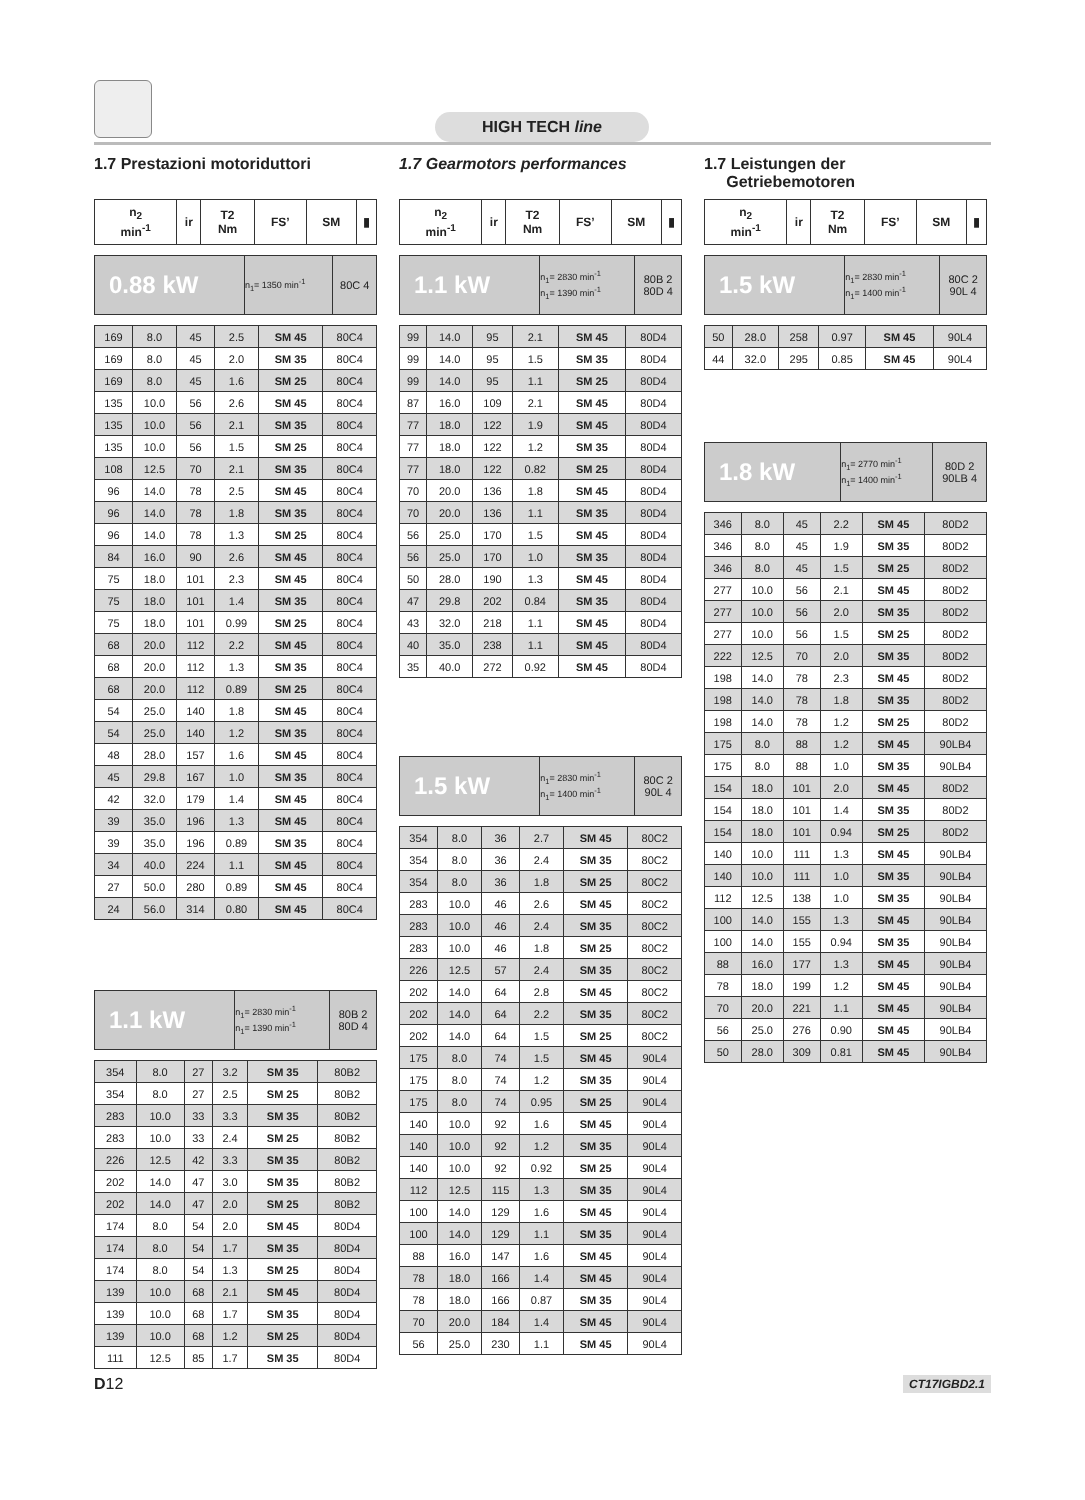HIGH TECH line
1.7 Prestazioni motoriduttori
| n<sub>2</sub> min<sup>-1</sup> | ir | T2 Nm | FS’ | SM | ▮ |
| --- | --- | --- | --- | --- | --- |
| 0.88 kW | n<sub>1</sub>= 1350 min<sup>-1</sup> | 80C 4 |
| 169 | 8.0 | 45 | 2.5 | SM 45 | 80C4 |
| 169 | 8.0 | 45 | 2.0 | SM 35 | 80C4 |
| 169 | 8.0 | 45 | 1.6 | SM 25 | 80C4 |
| 135 | 10.0 | 56 | 2.6 | SM 45 | 80C4 |
| 135 | 10.0 | 56 | 2.1 | SM 35 | 80C4 |
| 135 | 10.0 | 56 | 1.5 | SM 25 | 80C4 |
| 108 | 12.5 | 70 | 2.1 | SM 35 | 80C4 |
| 96 | 14.0 | 78 | 2.5 | SM 45 | 80C4 |
| 96 | 14.0 | 78 | 1.8 | SM 35 | 80C4 |
| 96 | 14.0 | 78 | 1.3 | SM 25 | 80C4 |
| 84 | 16.0 | 90 | 2.6 | SM 45 | 80C4 |
| 75 | 18.0 | 101 | 2.3 | SM 45 | 80C4 |
| 75 | 18.0 | 101 | 1.4 | SM 35 | 80C4 |
| 75 | 18.0 | 101 | 0.99 | SM 25 | 80C4 |
| 68 | 20.0 | 112 | 2.2 | SM 45 | 80C4 |
| 68 | 20.0 | 112 | 1.3 | SM 35 | 80C4 |
| 68 | 20.0 | 112 | 0.89 | SM 25 | 80C4 |
| 54 | 25.0 | 140 | 1.8 | SM 45 | 80C4 |
| 54 | 25.0 | 140 | 1.2 | SM 35 | 80C4 |
| 48 | 28.0 | 157 | 1.6 | SM 45 | 80C4 |
| 45 | 29.8 | 167 | 1.0 | SM 35 | 80C4 |
| 42 | 32.0 | 179 | 1.4 | SM 45 | 80C4 |
| 39 | 35.0 | 196 | 1.3 | SM 45 | 80C4 |
| 39 | 35.0 | 196 | 0.89 | SM 35 | 80C4 |
| 34 | 40.0 | 224 | 1.1 | SM 45 | 80C4 |
| 27 | 50.0 | 280 | 0.89 | SM 45 | 80C4 |
| 24 | 56.0 | 314 | 0.80 | SM 45 | 80C4 |
| 1.1 kW | n<sub>1</sub>= 2830 min<sup>-1</sup> n<sub>1</sub>= 1390 min<sup>-1</sup> | 80B 2 80D 4 |
| 354 | 8.0 | 27 | 3.2 | SM 35 | 80B2 |
| 354 | 8.0 | 27 | 2.5 | SM 25 | 80B2 |
| 283 | 10.0 | 33 | 3.3 | SM 35 | 80B2 |
| 283 | 10.0 | 33 | 2.4 | SM 25 | 80B2 |
| 226 | 12.5 | 42 | 3.3 | SM 35 | 80B2 |
| 202 | 14.0 | 47 | 3.0 | SM 35 | 80B2 |
| 202 | 14.0 | 47 | 2.0 | SM 25 | 80B2 |
| 174 | 8.0 | 54 | 2.0 | SM 45 | 80D4 |
| 174 | 8.0 | 54 | 1.7 | SM 35 | 80D4 |
| 174 | 8.0 | 54 | 1.3 | SM 25 | 80D4 |
| 139 | 10.0 | 68 | 2.1 | SM 45 | 80D4 |
| 139 | 10.0 | 68 | 1.7 | SM 35 | 80D4 |
| 139 | 10.0 | 68 | 1.2 | SM 25 | 80D4 |
| 111 | 12.5 | 85 | 1.7 | SM 35 | 80D4 |
1.7 Gearmotors performances
| n<sub>2</sub> min<sup>-1</sup> | ir | T2 Nm | FS’ | SM | ▮ |
| --- | --- | --- | --- | --- | --- |
| 1.1 kW | n<sub>1</sub>= 2830 min<sup>-1</sup> n<sub>1</sub>= 1390 min<sup>-1</sup> | 80B 2 80D 4 |
| 99 | 14.0 | 95 | 2.1 | SM 45 | 80D4 |
| 99 | 14.0 | 95 | 1.5 | SM 35 | 80D4 |
| 99 | 14.0 | 95 | 1.1 | SM 25 | 80D4 |
| 87 | 16.0 | 109 | 2.1 | SM 45 | 80D4 |
| 77 | 18.0 | 122 | 1.9 | SM 45 | 80D4 |
| 77 | 18.0 | 122 | 1.2 | SM 35 | 80D4 |
| 77 | 18.0 | 122 | 0.82 | SM 25 | 80D4 |
| 70 | 20.0 | 136 | 1.8 | SM 45 | 80D4 |
| 70 | 20.0 | 136 | 1.1 | SM 35 | 80D4 |
| 56 | 25.0 | 170 | 1.5 | SM 45 | 80D4 |
| 56 | 25.0 | 170 | 1.0 | SM 35 | 80D4 |
| 50 | 28.0 | 190 | 1.3 | SM 45 | 80D4 |
| 47 | 29.8 | 202 | 0.84 | SM 35 | 80D4 |
| 43 | 32.0 | 218 | 1.1 | SM 45 | 80D4 |
| 40 | 35.0 | 238 | 1.1 | SM 45 | 80D4 |
| 35 | 40.0 | 272 | 0.92 | SM 45 | 80D4 |
| 1.5 kW | n<sub>1</sub>= 2830 min<sup>-1</sup> n<sub>1</sub>= 1400 min<sup>-1</sup> | 80C 2 90L 4 |
| 354 | 8.0 | 36 | 2.7 | SM 45 | 80C2 |
| 354 | 8.0 | 36 | 2.4 | SM 35 | 80C2 |
| 354 | 8.0 | 36 | 1.8 | SM 25 | 80C2 |
| 283 | 10.0 | 46 | 2.6 | SM 45 | 80C2 |
| 283 | 10.0 | 46 | 2.4 | SM 35 | 80C2 |
| 283 | 10.0 | 46 | 1.8 | SM 25 | 80C2 |
| 226 | 12.5 | 57 | 2.4 | SM 35 | 80C2 |
| 202 | 14.0 | 64 | 2.8 | SM 45 | 80C2 |
| 202 | 14.0 | 64 | 2.2 | SM 35 | 80C2 |
| 202 | 14.0 | 64 | 1.5 | SM 25 | 80C2 |
| 175 | 8.0 | 74 | 1.5 | SM 45 | 90L4 |
| 175 | 8.0 | 74 | 1.2 | SM 35 | 90L4 |
| 175 | 8.0 | 74 | 0.95 | SM 25 | 90L4 |
| 140 | 10.0 | 92 | 1.6 | SM 45 | 90L4 |
| 140 | 10.0 | 92 | 1.2 | SM 35 | 90L4 |
| 140 | 10.0 | 92 | 0.92 | SM 25 | 90L4 |
| 112 | 12.5 | 115 | 1.3 | SM 35 | 90L4 |
| 100 | 14.0 | 129 | 1.6 | SM 45 | 90L4 |
| 100 | 14.0 | 129 | 1.1 | SM 35 | 90L4 |
| 88 | 16.0 | 147 | 1.6 | SM 45 | 90L4 |
| 78 | 18.0 | 166 | 1.4 | SM 45 | 90L4 |
| 78 | 18.0 | 166 | 0.87 | SM 35 | 90L4 |
| 70 | 20.0 | 184 | 1.4 | SM 45 | 90L4 |
| 56 | 25.0 | 230 | 1.1 | SM 45 | 90L4 |
1.7 Leistungen der
Getriebemotoren
| n<sub>2</sub> min<sup>-1</sup> | ir | T2 Nm | FS’ | SM | ▮ |
| --- | --- | --- | --- | --- | --- |
| 1.5 kW | n<sub>1</sub>= 2830 min<sup>-1</sup> n<sub>1</sub>= 1400 min<sup>-1</sup> | 80C 2 90L 4 |
| 50 | 28.0 | 258 | 0.97 | SM 45 | 90L4 |
| 44 | 32.0 | 295 | 0.85 | SM 45 | 90L4 |
| 1.8 kW | n<sub>1</sub>= 2770 min<sup>-1</sup> n<sub>1</sub>= 1400 min<sup>-1</sup> | 80D 2 90LB 4 |
| 346 | 8.0 | 45 | 2.2 | SM 45 | 80D2 |
| 346 | 8.0 | 45 | 1.9 | SM 35 | 80D2 |
| 346 | 8.0 | 45 | 1.5 | SM 25 | 80D2 |
| 277 | 10.0 | 56 | 2.1 | SM 45 | 80D2 |
| 277 | 10.0 | 56 | 2.0 | SM 35 | 80D2 |
| 277 | 10.0 | 56 | 1.5 | SM 25 | 80D2 |
| 222 | 12.5 | 70 | 2.0 | SM 35 | 80D2 |
| 198 | 14.0 | 78 | 2.3 | SM 45 | 80D2 |
| 198 | 14.0 | 78 | 1.8 | SM 35 | 80D2 |
| 198 | 14.0 | 78 | 1.2 | SM 25 | 80D2 |
| 175 | 8.0 | 88 | 1.2 | SM 45 | 90LB4 |
| 175 | 8.0 | 88 | 1.0 | SM 35 | 90LB4 |
| 154 | 18.0 | 101 | 2.0 | SM 45 | 80D2 |
| 154 | 18.0 | 101 | 1.4 | SM 35 | 80D2 |
| 154 | 18.0 | 101 | 0.94 | SM 25 | 80D2 |
| 140 | 10.0 | 111 | 1.3 | SM 45 | 90LB4 |
| 140 | 10.0 | 111 | 1.0 | SM 35 | 90LB4 |
| 112 | 12.5 | 138 | 1.0 | SM 35 | 90LB4 |
| 100 | 14.0 | 155 | 1.3 | SM 45 | 90LB4 |
| 100 | 14.0 | 155 | 0.94 | SM 35 | 90LB4 |
| 88 | 16.0 | 177 | 1.3 | SM 45 | 90LB4 |
| 78 | 18.0 | 199 | 1.2 | SM 45 | 90LB4 |
| 70 | 20.0 | 221 | 1.1 | SM 45 | 90LB4 |
| 56 | 25.0 | 276 | 0.90 | SM 45 | 90LB4 |
| 50 | 28.0 | 309 | 0.81 | SM 45 | 90LB4 |
D12 CT17IGBD2.1